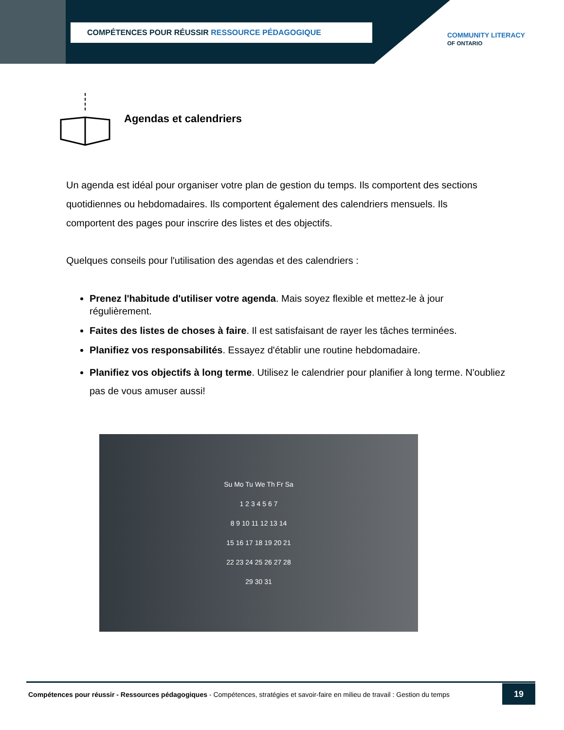COMPÉTENCES POUR RÉUSSIR RESSOURCE PÉDAGOGIQUE
COMMUNITY LITERACY
OF ONTARIO
Agendas et calendriers
Un agenda est idéal pour organiser votre plan de gestion du temps. Ils comportent des sections quotidiennes ou hebdomadaires. Ils comportent également des calendriers mensuels. Ils comportent des pages pour inscrire des listes et des objectifs.
Quelques conseils pour l'utilisation des agendas et des calendriers :
Prenez l'habitude d'utiliser votre agenda. Mais soyez flexible et mettez-le à jour régulièrement.
Faites des listes de choses à faire. Il est satisfaisant de rayer les tâches terminées.
Planifiez vos responsabilités. Essayez d'établir une routine hebdomadaire.
Planifiez vos objectifs à long terme. Utilisez le calendrier pour planifier à long terme. N'oubliez pas de vous amuser aussi!
Su Mo Tu We Th Fr Sa
1 2 3 4 5 6 7
8 9 10 11 12 13 14
15 16 17 18 19 20 21
22 23 24 25 26 27 28
29 30 31
Compétences pour réussir - Ressources pédagogiques - Compétences, stratégies et savoir-faire en milieu de travail : Gestion du temps
19